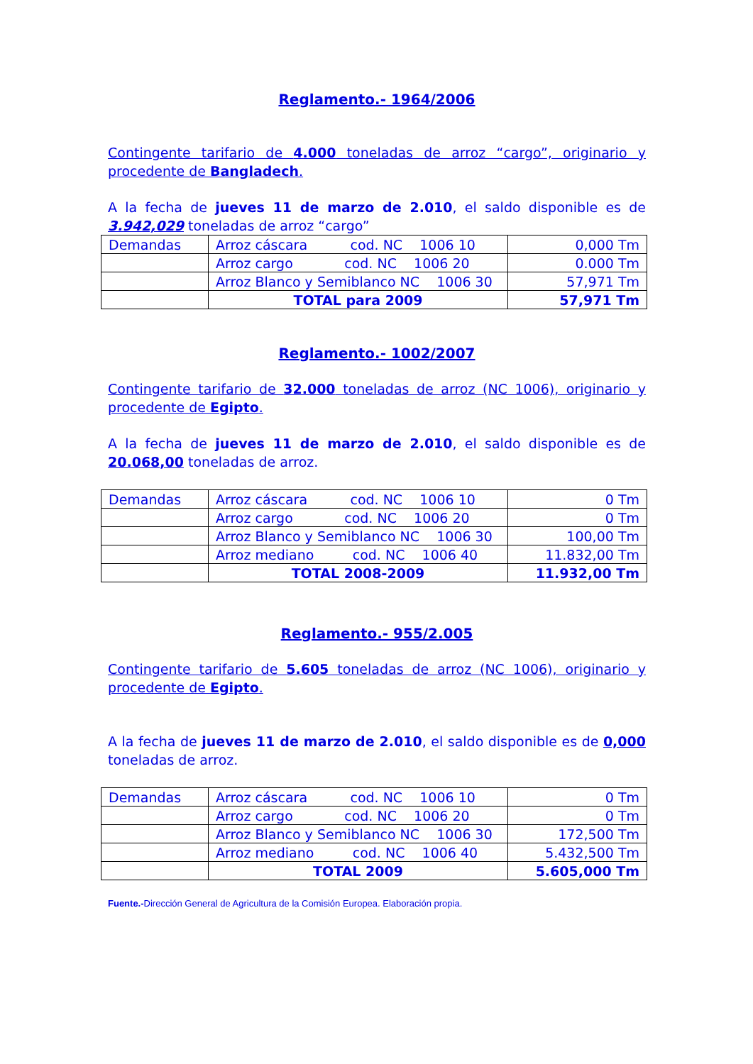Reglamento.- 1964/2006
Contingente tarifario de 4.000 toneladas de arroz “cargo”, originario y procedente de Bangladech.
A la fecha de jueves 11 de marzo de 2.010, el saldo disponible es de 3.942,029 toneladas de arroz “cargo”
| Demandas | Arroz cáscara cod. NC 1006 10 | 0,000 Tm |
| | Arroz cargo cod. NC 1006 20 | 0.000 Tm |
| | Arroz Blanco y Semiblanco NC 1006 30 | 57,971 Tm |
| | TOTAL para 2009 | 57,971 Tm |
Reglamento.- 1002/2007
Contingente tarifario de 32.000 toneladas de arroz (NC 1006), originario y procedente de Egipto.
A la fecha de jueves 11 de marzo de 2.010, el saldo disponible es de 20.068,00 toneladas de arroz.
| Demandas | Arroz cáscara cod. NC 1006 10 | 0 Tm |
| | Arroz cargo cod. NC 1006 20 | 0 Tm |
| | Arroz Blanco y Semiblanco NC 1006 30 | 100,00 Tm |
| | Arroz mediano cod. NC 1006 40 | 11.832,00 Tm |
| | TOTAL 2008-2009 | 11.932,00 Tm |
Reglamento.- 955/2.005
Contingente tarifario de 5.605 toneladas de arroz (NC 1006), originario y procedente de Egipto.
A la fecha de jueves 11 de marzo de 2.010, el saldo disponible es de 0,000 toneladas de arroz.
| Demandas | Arroz cáscara cod. NC 1006 10 | 0 Tm |
| | Arroz cargo cod. NC 1006 20 | 0 Tm |
| | Arroz Blanco y Semiblanco NC 1006 30 | 172,500 Tm |
| | Arroz mediano cod. NC 1006 40 | 5.432,500 Tm |
| | TOTAL 2009 | 5.605,000 Tm |
Fuente.-Dirección General de Agricultura de la Comisión Europea. Elaboración propia.